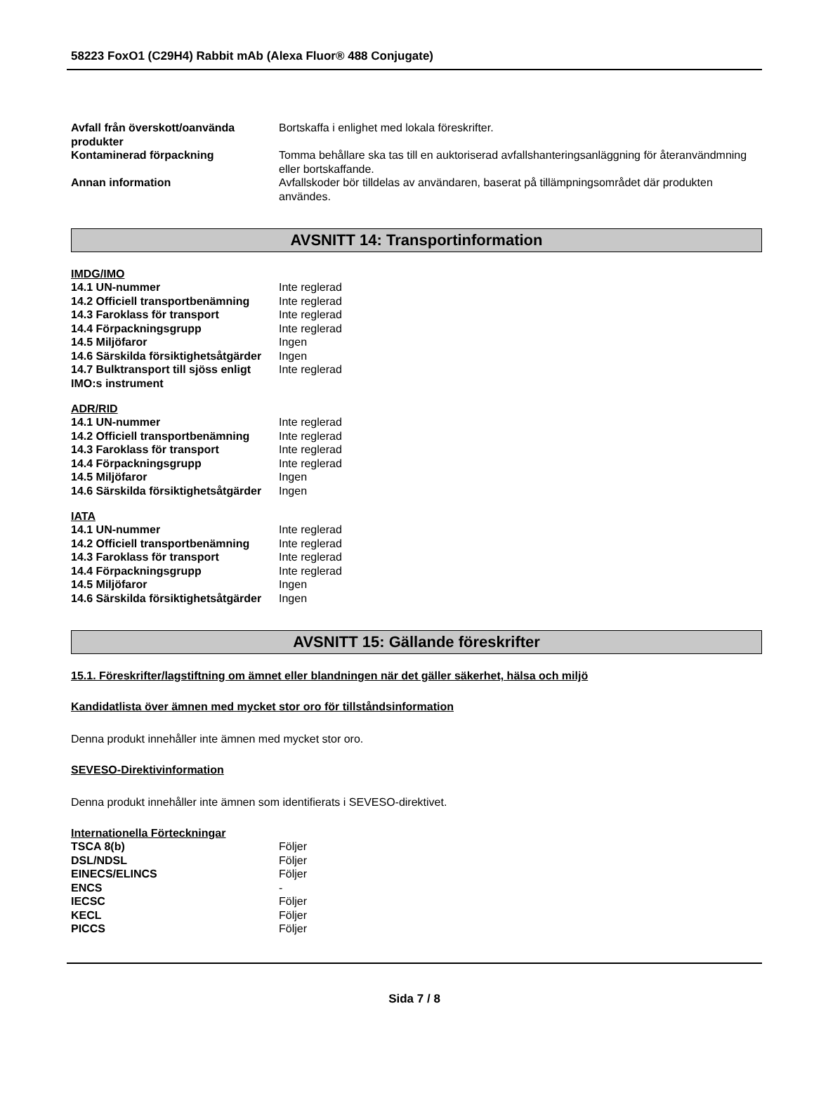58223 FoxO1 (C29H4) Rabbit mAb (Alexa Fluor® 488 Conjugate)
| Avfall från överskott/oanvända produkter | Bortskaffa i enlighet med lokala föreskrifter. |
| Kontaminerad förpackning | Tomma behållare ska tas till en auktoriserad avfallshanteringsanläggning för återanvändmning eller bortskaffande. |
| Annan information | Avfallskoder bör tilldelas av användaren, baserat på tillämpningsområdet där produkten användes. |
AVSNITT 14: Transportinformation
IMDG/IMO
| 14.1 UN-nummer | Inte reglerad |
| 14.2 Officiell transportbenämning | Inte reglerad |
| 14.3 Faroklass för transport | Inte reglerad |
| 14.4 Förpackningsgrupp | Inte reglerad |
| 14.5 Miljöfaror | Ingen |
| 14.6 Särskilda försiktighetsåtgärder | Ingen |
| 14.7 Bulktransport till sjöss enligt IMO:s instrument | Inte reglerad |
ADR/RID
| 14.1 UN-nummer | Inte reglerad |
| 14.2 Officiell transportbenämning | Inte reglerad |
| 14.3 Faroklass för transport | Inte reglerad |
| 14.4 Förpackningsgrupp | Inte reglerad |
| 14.5 Miljöfaror | Ingen |
| 14.6 Särskilda försiktighetsåtgärder | Ingen |
IATA
| 14.1 UN-nummer | Inte reglerad |
| 14.2 Officiell transportbenämning | Inte reglerad |
| 14.3 Faroklass för transport | Inte reglerad |
| 14.4 Förpackningsgrupp | Inte reglerad |
| 14.5 Miljöfaror | Ingen |
| 14.6 Särskilda försiktighetsåtgärder | Ingen |
AVSNITT 15: Gällande föreskrifter
15.1. Föreskrifter/lagstiftning om ämnet eller blandningen när det gäller säkerhet, hälsa och miljö
Kandidatlista över ämnen med mycket stor oro för tillståndsinformation
Denna produkt innehåller inte ämnen med mycket stor oro.
SEVESO-Direktivinformation
Denna produkt innehåller inte ämnen som identifierats i SEVESO-direktivet.
Internationella Förteckningar
| TSCA 8(b) | Följer |
| DSL/NDSL | Följer |
| EINECS/ELINCS | Följer |
| ENCS | - |
| IECSC | Följer |
| KECL | Följer |
| PICCS | Följer |
Sida 7 / 8